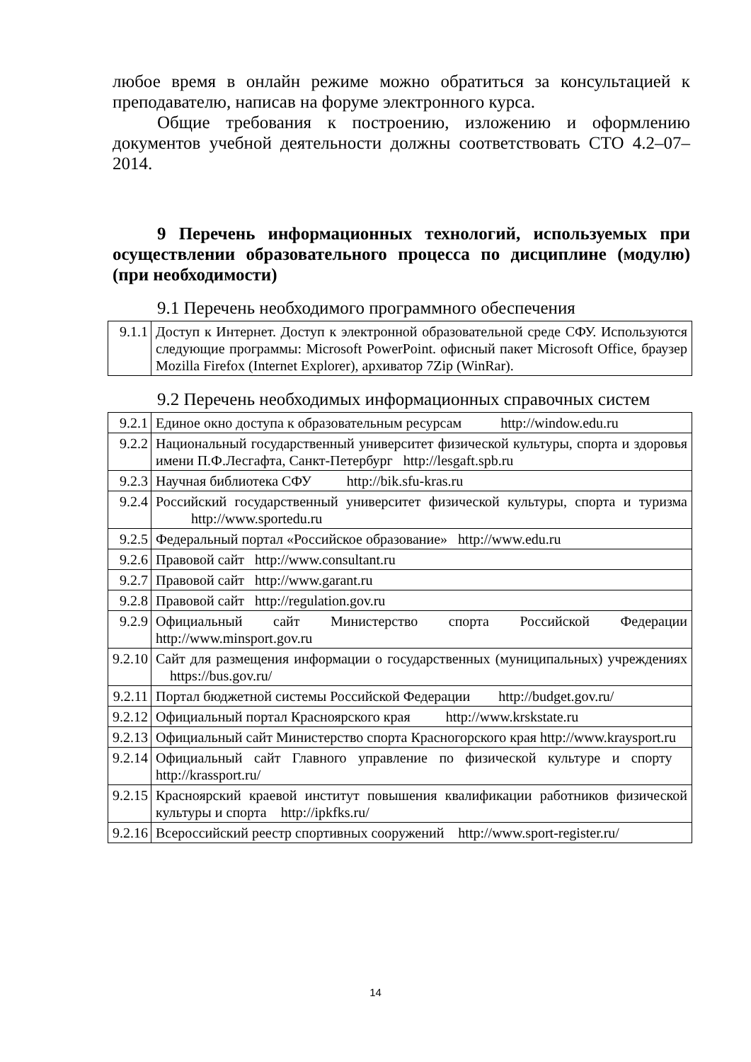любое время в онлайн режиме можно обратиться за консультацией к преподавателю, написав на форуме электронного курса.
Общие требования к построению, изложению и оформлению документов учебной деятельности должны соответствовать СТО 4.2–07–2014.
9 Перечень информационных технологий, используемых при осуществлении образовательного процесса по дисциплине (модулю) (при необходимости)
9.1 Перечень необходимого программного обеспечения
| 9.1.1 | Доступ к Интернет. Доступ к электронной образовательной среде СФУ. Используются следующие программы: Microsoft PowerPoint. офисный пакет Microsoft Office, браузер Mozilla Firefox (Internet Explorer), архиватор 7Zip (WinRar). |
9.2 Перечень необходимых информационных справочных систем
| 9.2.1 | Единое окно доступа к образовательным ресурсам http://window.edu.ru |
| 9.2.2 | Национальный государственный университет физической культуры, спорта и здоровья имени П.Ф.Лесгафта, Санкт-Петербург http://lesgaft.spb.ru |
| 9.2.3 | Научная библиотека СФУ http://bik.sfu-kras.ru |
| 9.2.4 | Российский государственный университет физической культуры, спорта и туризма http://www.sportedu.ru |
| 9.2.5 | Федеральный портал «Российское образование» http://www.edu.ru |
| 9.2.6 | Правовой сайт http://www.consultant.ru |
| 9.2.7 | Правовой сайт http://www.garant.ru |
| 9.2.8 | Правовой сайт http://regulation.gov.ru |
| 9.2.9 | Официальный сайт Министерство спорта Российской Федерации http://www.minsport.gov.ru |
| 9.2.10 | Сайт для размещения информации о государственных (муниципальных) учреждениях https://bus.gov.ru/ |
| 9.2.11 | Портал бюджетной системы Российской Федерации http://budget.gov.ru/ |
| 9.2.12 | Официальный портал Красноярского края http://www.krskstate.ru |
| 9.2.13 | Официальный сайт Министерство спорта Красногорского края http://www.kraysport.ru |
| 9.2.14 | Официальный сайт Главного управление по физической культуре и спорту http://krassport.ru/ |
| 9.2.15 | Красноярский краевой институт повышения квалификации работников физической культуры и спорта http://ipkfks.ru/ |
| 9.2.16 | Всероссийский реестр спортивных сооружений http://www.sport-register.ru/ |
14